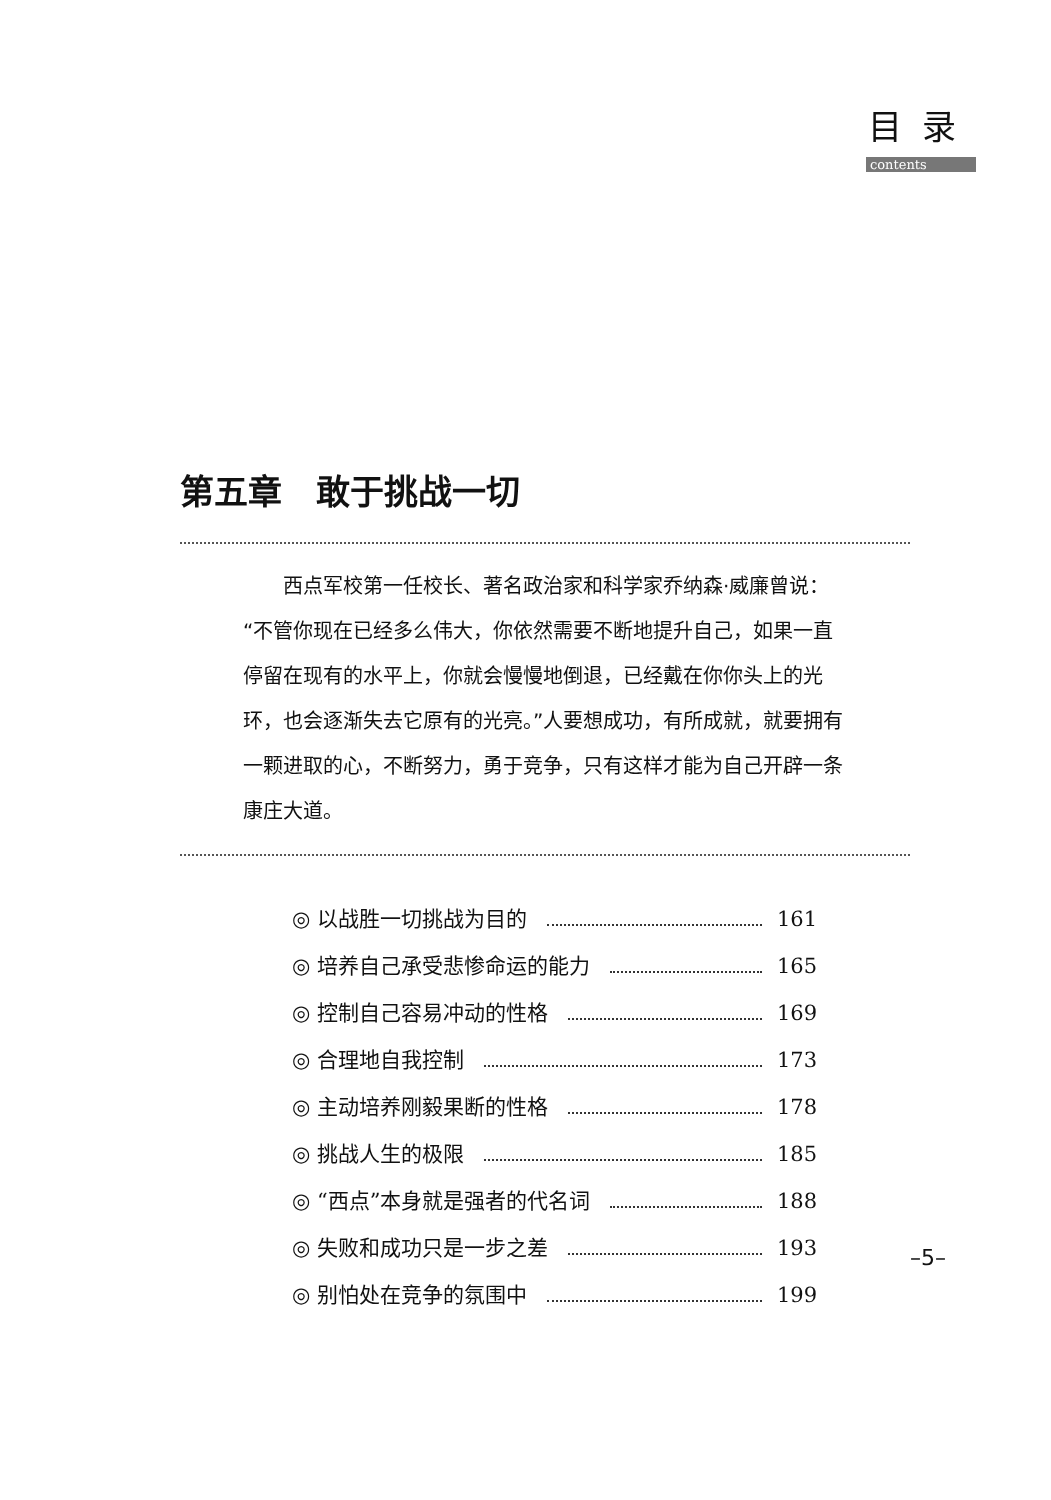目录
contents
第五章　敢于挑战一切
西点军校第一任校长、著名政治家和科学家乔纳森·威廉曾说：“不管你现在已经多么伟大，你依然需要不断地提升自己，如果一直停留在现有的水平上，你就会慢慢地倒退，已经戴在你你头上的光环，也会逐渐失去它原有的光亮。”人要想成功，有所成就，就要拥有一颗进取的心，不断努力，勇于竞争，只有这样才能为自己开辟一条康庄大道。
◎ 以战胜一切挑战为目的 161
◎ 培养自己承受悲惨命运的能力 165
◎ 控制自己容易冲动的性格 169
◎ 合理地自我控制 173
◎ 主动培养刚毅果断的性格 178
◎ 挑战人生的极限 185
◎ “西点”本身就是强者的代名词 188
◎ 失败和成功只是一步之差 193
◎ 别怕处在竞争的氛围中 199
–5–